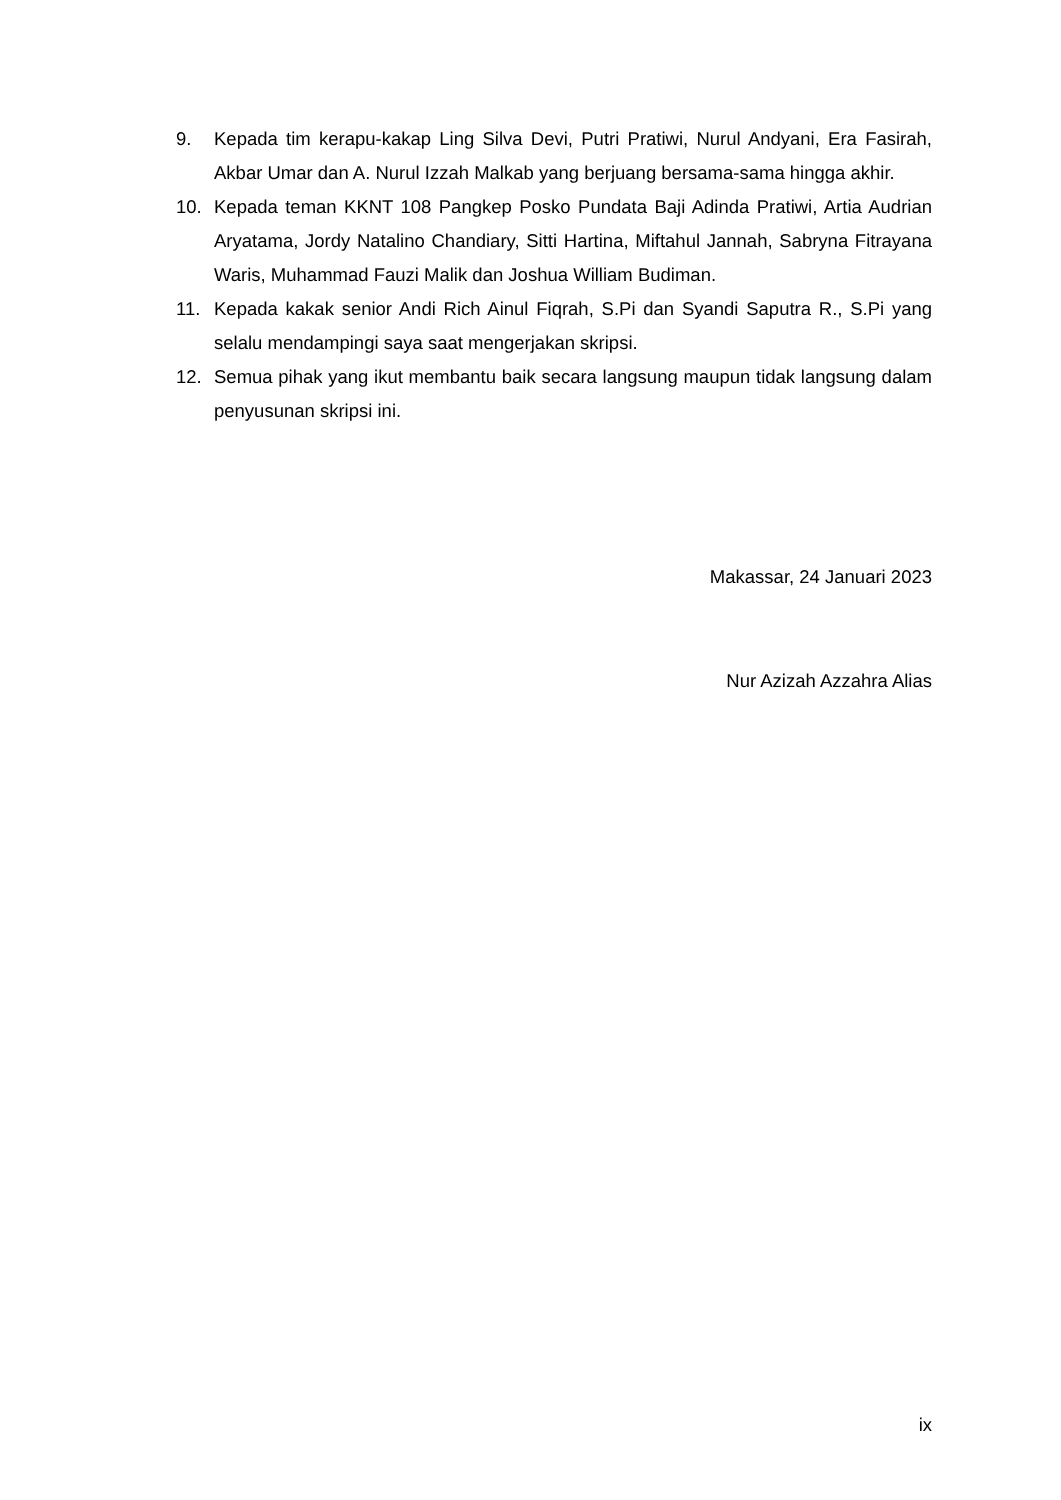9. Kepada tim kerapu-kakap Ling Silva Devi, Putri Pratiwi, Nurul Andyani, Era Fasirah, Akbar Umar dan A. Nurul Izzah Malkab yang berjuang bersama-sama hingga akhir.
10. Kepada teman KKNT 108 Pangkep Posko Pundata Baji Adinda Pratiwi, Artia Audrian Aryatama, Jordy Natalino Chandiary, Sitti Hartina, Miftahul Jannah, Sabryna Fitrayana Waris, Muhammad Fauzi Malik dan Joshua William Budiman.
11. Kepada kakak senior Andi Rich Ainul Fiqrah, S.Pi dan Syandi Saputra R., S.Pi yang selalu mendampingi saya saat mengerjakan skripsi.
12. Semua pihak yang ikut membantu baik secara langsung maupun tidak langsung dalam penyusunan skripsi ini.
Makassar, 24 Januari 2023
Nur Azizah Azzahra Alias
ix